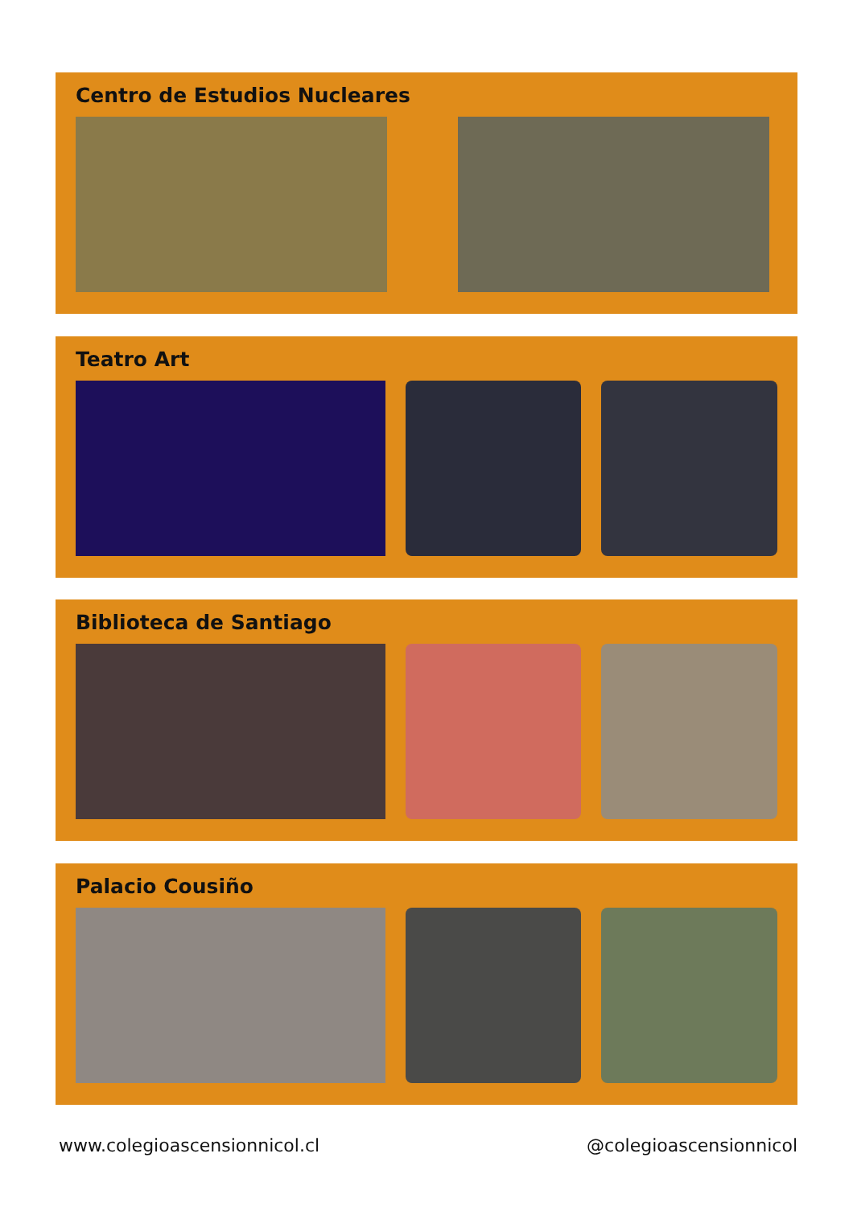Centro de Estudios Nucleares
Teatro Art
Biblioteca de Santiago
Palacio Cousiño
www.colegioascensionnicol.cl @colegioascensionnicol